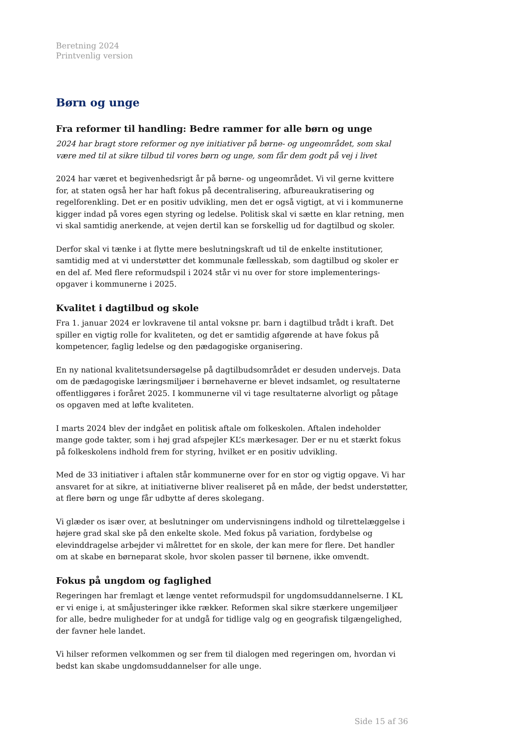Beretning 2024
Printvenlig version
Børn og unge
Fra reformer til handling: Bedre rammer for alle børn og unge
2024 har bragt store reformer og nye initiativer på børne- og ungeområdet, som skal være med til at sikre tilbud til vores børn og unge, som får dem godt på vej i livet
2024 har været et begivenhedsrigt år på børne- og ungeområdet. Vi vil gerne kvittere for, at staten også her har haft fokus på decentralisering, afbureaukratisering og regelforenkling. Det er en positiv udvikling, men det er også vigtigt, at vi i kommunerne kigger indad på vores egen styring og ledelse. Politisk skal vi sætte en klar retning, men vi skal samtidig anerkende, at vejen dertil kan se forskellig ud for dagtilbud og skoler.
Derfor skal vi tænke i at flytte mere beslutningskraft ud til de enkelte institutioner, samtidig med at vi understøtter det kommunale fællesskab, som dagtilbud og skoler er en del af. Med flere reformudspil i 2024 står vi nu over for store implementerings-opgaver i kommunerne i 2025.
Kvalitet i dagtilbud og skole
Fra 1. januar 2024 er lovkravene til antal voksne pr. barn i dagtilbud trådt i kraft. Det spiller en vigtig rolle for kvaliteten, og det er samtidig afgørende at have fokus på kompetencer, faglig ledelse og den pædagogiske organisering.
En ny national kvalitetsundersøgelse på dagtilbudsområdet er desuden undervejs. Data om de pædagogiske læringsmiljøer i børnehaverne er blevet indsamlet, og resultaterne offentliggøres i foråret 2025. I kommunerne vil vi tage resultaterne alvorligt og påtage os opgaven med at løfte kvaliteten.
I marts 2024 blev der indgået en politisk aftale om folkeskolen. Aftalen indeholder mange gode takter, som i høj grad afspejler KL’s mærkesager. Der er nu et stærkt fokus på folkeskolens indhold frem for styring, hvilket er en positiv udvikling.
Med de 33 initiativer i aftalen står kommunerne over for en stor og vigtig opgave. Vi har ansvaret for at sikre, at initiativerne bliver realiseret på en måde, der bedst understøtter, at flere børn og unge får udbytte af deres skolegang.
Vi glæder os især over, at beslutninger om undervisningens indhold og tilrettelæggelse i højere grad skal ske på den enkelte skole. Med fokus på variation, fordybelse og elevinddragelse arbejder vi målrettet for en skole, der kan mere for flere. Det handler om at skabe en børneparat skole, hvor skolen passer til børnene, ikke omvendt.
Fokus på ungdom og faglighed
Regeringen har fremlagt et længe ventet reformudspil for ungdomsuddannelserne. I KL er vi enige i, at småjusteringer ikke rækker. Reformen skal sikre stærkere ungemiljøer for alle, bedre muligheder for at undgå for tidlige valg og en geografisk tilgængelighed, der favner hele landet.
Vi hilser reformen velkommen og ser frem til dialogen med regeringen om, hvordan vi bedst kan skabe ungdomsuddannelser for alle unge.
Side 15 af 36